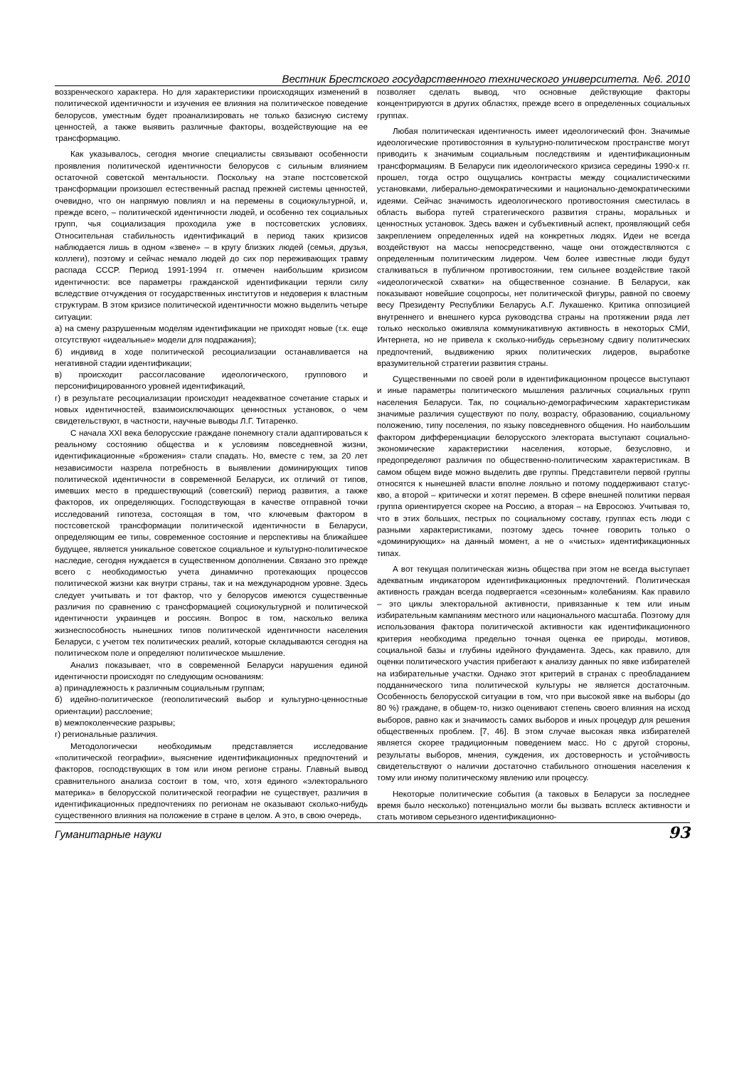Вестник Брестского государственного технического университета. №6. 2010
воззренческого характера. Но для характеристики происходящих изменений в политической идентичности и изучения ее влияния на политическое поведение белорусов, уместным будет проанализировать не только базисную систему ценностей, а также выявить различные факторы, воздействующие на ее трансформацию.
Как указывалось, сегодня многие специалисты связывают особенности проявления политической идентичности белорусов с сильным влиянием остаточной советской ментальности. Поскольку на этапе постсоветской трансформации произошел естественный распад прежней системы ценностей, очевидно, что он напрямую повлиял и на перемены в социокультурной, и, прежде всего, – политической идентичности людей, и особенно тех социальных групп, чья социализация проходила уже в постсоветских условиях. Относительная стабильность идентификаций в период таких кризисов наблюдается лишь в одном «звене» – в кругу близких людей (семья, друзья, коллеги), поэтому и сейчас немало людей до сих пор переживающих травму распада СССР. Период 1991-1994 гг. отмечен наибольшим кризисом идентичности: все параметры гражданской идентификации теряли силу вследствие отчуждения от государственных институтов и недоверия к властным структурам. В этом кризисе политической идентичности можно выделить четыре ситуации:
а) на смену разрушенным моделям идентификации не приходят новые (т.к. еще отсутствуют «идеальные» модели для подражания);
б) индивид в ходе политической ресоциализации останавливается на негативной стадии идентификации;
в) происходит рассогласование идеологического, группового и персонифицированного уровней идентификаций,
г) в результате ресоциализации происходит неадекватное сочетание старых и новых идентичностей, взаимоисключающих ценностных установок, о чем свидетельствуют, в частности, научные выводы Л.Г. Титаренко.
С начала XXI века белорусские граждане понемногу стали адаптироваться к реальному состоянию общества и к условиям повседневной жизни, идентификационные «брожения» стали спадать. Но, вместе с тем, за 20 лет независимости назрела потребность в выявлении доминирующих типов политической идентичности в современной Беларуси, их отличий от типов, имевших место в предшествующий (советский) период развития, а также факторов, их определяющих. Господствующая в качестве отправной точки исследований гипотеза, состоящая в том, что ключевым фактором в постсоветской трансформации политической идентичности в Беларуси, определяющим ее типы, современное состояние и перспективы на ближайшее будущее, является уникальное советское социальное и культурно-политическое наследие, сегодня нуждается в существенном дополнении. Связано это прежде всего с необходимостью учета динамично протекающих процессов политической жизни как внутри страны, так и на международном уровне. Здесь следует учитывать и тот фактор, что у белорусов имеются существенные различия по сравнению с трансформацией социокультурной и политической идентичности украинцев и россиян. Вопрос в том, насколько велика жизнеспособность нынешних типов политической идентичности населения Беларуси, с учетом тех политических реалий, которые складываются сегодня на политическом поле и определяют политическое мышление.
Анализ показывает, что в современной Беларуси нарушения единой идентичности происходят по следующим основаниям:
а) принадлежность к различным социальным группам;
б) идейно-политическое (геополитический выбор и культурно-ценностные ориентации) расслоение;
в) межпоколенческие разрывы;
г) региональные различия.
Методологически необходимым представляется исследование «политической географии», выяснение идентификационных предпочтений и факторов, господствующих в том или ином регионе страны. Главный вывод сравнительного анализа состоит в том, что, хотя единого «электорального материка» в белорусской политической географии не существует, различия в идентификационных предпочтениях по регионам не оказывают сколько-нибудь существенного влияния на положение в стране в целом. А это, в свою очередь,
позволяет сделать вывод, что основные действующие факторы концентрируются в других областях, прежде всего в определенных социальных группах.
Любая политическая идентичность имеет идеологический фон. Значимые идеологические противостояния в культурно-политическом пространстве могут приводить к значимым социальным последствиям и идентификационным трансформациям. В Беларуси пик идеологического кризиса середины 1990-х гг. прошел, тогда остро ощущались контрасты между социалистическими установками, либерально-демократическими и национально-демократическими идеями. Сейчас значимость идеологического противостояния сместилась в область выбора путей стратегического развития страны, моральных и ценностных установок. Здесь важен и субъективный аспект, проявляющий себя закреплением определенных идей на конкретных людях. Идеи не всегда воздействуют на массы непосредственно, чаще они отождествляются с определенным политическим лидером. Чем более известные люди будут сталкиваться в публичном противостоянии, тем сильнее воздействие такой «идеологической схватки» на общественное сознание. В Беларуси, как показывают новейшие соцопросы, нет политической фигуры, равной по своему весу Президенту Республики Беларусь А.Г. Лукашенко. Критика оппозицией внутреннего и внешнего курса руководства страны на протяжении ряда лет только несколько оживляла коммуникативную активность в некоторых СМИ, Интернета, но не привела к сколько-нибудь серьезному сдвигу политических предпочтений, выдвижению ярких политических лидеров, выработке вразумительной стратегии развития страны.
Существенными по своей роли в идентификационном процессе выступают и иные параметры политического мышления различных социальных групп населения Беларуси. Так, по социально-демографическим характеристикам значимые различия существуют по полу, возрасту, образованию, социальному положению, типу поселения, по языку повседневного общения. Но наибольшим фактором дифференциации белорусского электората выступают социально-экономические характеристики населения, которые, безусловно, и предопределяют различия по общественно-политическим характеристикам. В самом общем виде можно выделить две группы. Представители первой группы относятся к нынешней власти вполне лояльно и потому поддерживают статус-кво, а второй – критически и хотят перемен. В сфере внешней политики первая группа ориентируется скорее на Россию, а вторая – на Евросоюз. Учитывая то, что в этих больших, пестрых по социальному составу, группах есть люди с разными характеристиками, поэтому здесь точнее говорить только о «доминирующих» на данный момент, а не о «чистых» идентификационных типах.
А вот текущая политическая жизнь общества при этом не всегда выступает адекватным индикатором идентификационных предпочтений. Политическая активность граждан всегда подвергается «сезонным» колебаниям. Как правило – это циклы электоральной активности, привязанные к тем или иным избирательным кампаниям местного или национального масштаба. Поэтому для использования фактора политической активности как идентификационного критерия необходима предельно точная оценка ее природы, мотивов, социальной базы и глубины идейного фундамента. Здесь, как правило, для оценки политического участия прибегают к анализу данных по явке избирателей на избирательные участки. Однако этот критерий в странах с преобладанием подданнического типа политической культуры не является достаточным. Особенность белорусской ситуации в том, что при высокой явке на выборы (до 80 %) граждане, в общем-то, низко оценивают степень своего влияния на исход выборов, равно как и значимость самих выборов и иных процедур для решения общественных проблем. [7, 46]. В этом случае высокая явка избирателей является скорее традиционным поведением масс. Но с другой стороны, результаты выборов, мнения, суждения, их достоверность и устойчивость свидетельствуют о наличии достаточно стабильного отношения населения к тому или иному политическому явлению или процессу.
Некоторые политические события (а таковых в Беларуси за последнее время было несколько) потенциально могли бы вызвать всплеск активности и стать мотивом серьезного идентификационно-
Гуманитарные науки 93